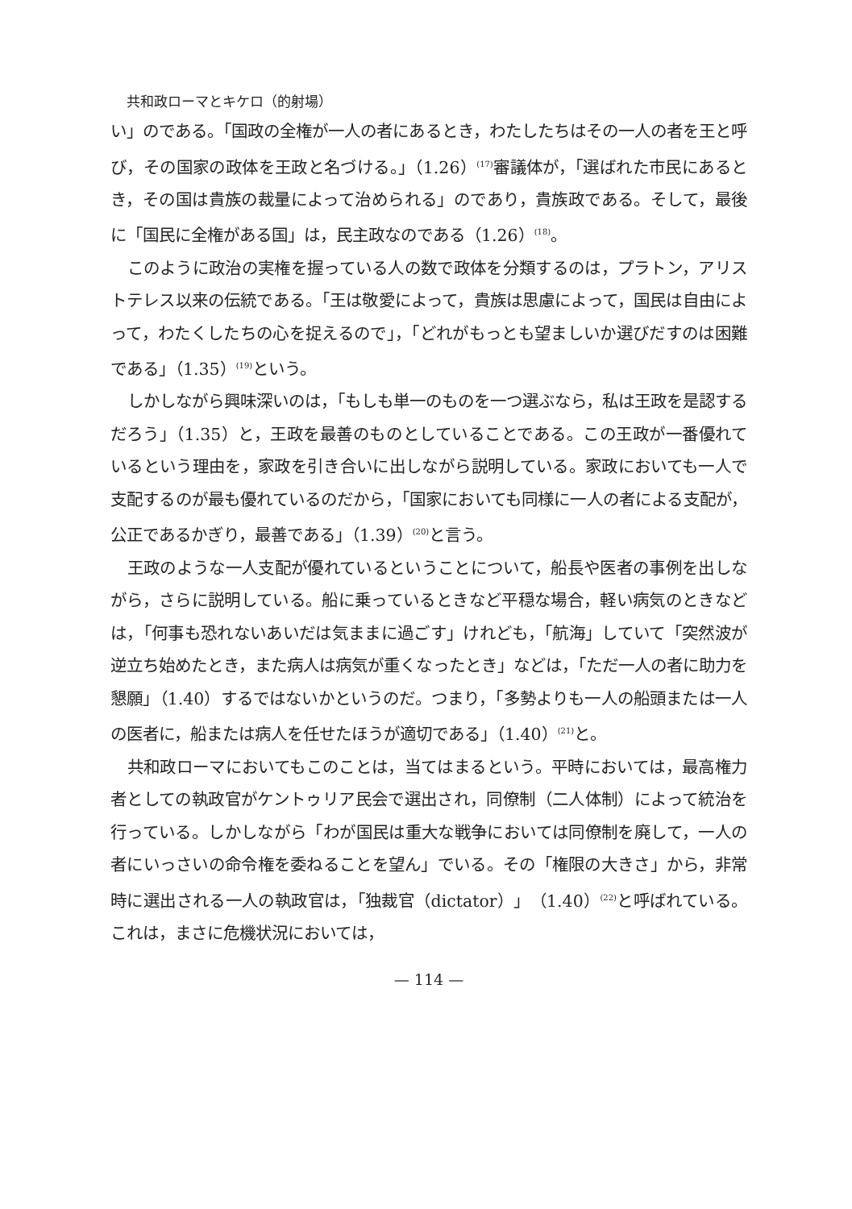共和政ローマとキケロ（的射場）
い」のである。「国政の全権が一人の者にあるとき，わたしたちはその一人の者を王と呼び，その国家の政体を王政と名づける。」（1.26）<sup>(17)</sup>審議体が，「選ばれた市民にあるとき，その国は貴族の裁量によって治められる」のであり，貴族政である。そして，最後に「国民に全権がある国」は，民主政なのである（1.26）<sup>(18)</sup>。
このように政治の実権を握っている人の数で政体を分類するのは，プラトン，アリストテレス以来の伝統である。「王は敬愛によって，貴族は思慮によって，国民は自由によって，わたくしたちの心を捉えるので」，「どれがもっとも望ましいか選びだすのは困難である」（1.35）<sup>(19)</sup>という。
しかしながら興味深いのは，「もしも単一のものを一つ選ぶなら，私は王政を是認するだろう」（1.35）と，王政を最善のものとしていることである。この王政が一番優れているという理由を，家政を引き合いに出しながら説明している。家政においても一人で支配するのが最も優れているのだから，「国家においても同様に一人の者による支配が，公正であるかぎり，最善である」（1.39）<sup>(20)</sup>と言う。
王政のような一人支配が優れているということについて，船長や医者の事例を出しながら，さらに説明している。船に乗っているときなど平穏な場合，軽い病気のときなどは，「何事も恐れないあいだは気ままに過ごす」けれども，「航海」していて「突然波が逆立ち始めたとき，また病人は病気が重くなったとき」などは，「ただ一人の者に助力を懇願」（1.40）するではないかというのだ。つまり，「多勢よりも一人の船頭または一人の医者に，船または病人を任せたほうが適切である」（1.40）<sup>(21)</sup>と。
共和政ローマにおいてもこのことは，当てはまるという。平時においては，最高権力者としての執政官がケントゥリア民会で選出され，同僚制（二人体制）によって統治を行っている。しかしながら「わが国民は重大な戦争においては同僚制を廃して，一人の者にいっさいの命令権を委ねることを望ん」でいる。その「権限の大きさ」から，非常時に選出される一人の執政官は，「独裁官（dictator）」（1.40）<sup>(22)</sup>と呼ばれている。これは，まさに危機状況においては，
— 114 —